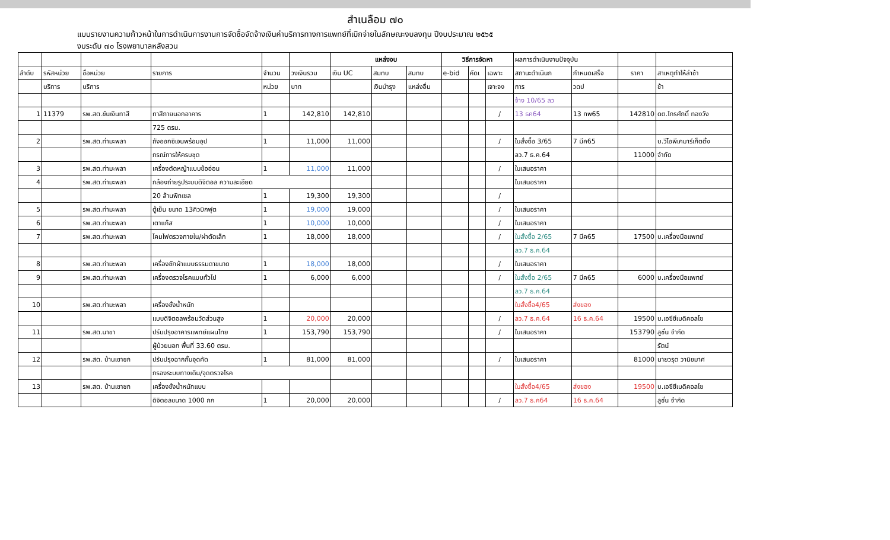สำเนลือม ๗๐
แบบรายงานความก้าวหน้าในการดำเนินการงานการจัดซื้อจัดจ้างเงินค่าบริการทางการแพทย์ที่เบิกจ่ายในลักษณะงบลงทุน ปีงบประมาณ ๒๕๖๕
งบระดับ ๗๐ โรงพยาบาลหลังสวน
| | | | | | | แหล่งงบ | | | วิธีการจัดหา | | | ผลการดำเนินงานปัจจุบัน | | | |
| --- | --- | --- | --- | --- | --- | --- | --- | --- | --- | --- | --- | --- | --- | --- | --- |
| ลำดับ | รหัสหน่วย | ชื่อหน่วย | รายการ | จำนวน | วงเงินรวม | เงิน UC | สมทบ | สมทบ | e-bid | คัดเ | เฉพาะ | สถานะดำเนินก | กำหนดเสร็จ | ราคา | สาเหตุทำให้ล่าช้า |
| | บริการ | บริการ | | หน่วย | บาท | | เงินบำรุง | แหล่งอื่น | | | เจาะจง | การ | วดป | | ช้า |
| | | | | | | | | | | | | จ้าง 10/65 ลว | | | |
| 1 | 11379 | รพ.สต.ขันเงินทาสี | ทาสีภายนอกอาคาร | 1 | 142,810 | 142,810 | | | | | / | 13 ธค64 | 13 กพ65 | 142810 | ดต.ไกรศักดิ์ ทองวัง |
| | | | 725 ตรม. | | | | | | | | | | | | |
| 2 | | รพ.สต.ท่ามะพลา | ถังออกซิเจนพร้อมอุป | 1 | 11,000 | 11,000 | | | | | / | ใบสั่งซื้อ 3/65 | 7 มีค65 | | บ.วีไอพีเคมาร์เก็ตติ้ง |
| | | | กรณ์การให้ครบชุด | | | | | | | | | ลว.7 ธ.ค.64 | | 11000 | จำกัด |
| 3 | | รพ.สต.ท่ามะพลา | เครื่องตัดหญ้าแบบข้ออ่อน | 1 | 11,000 | 11,000 | | | | | / | ใบเสนอราคา | | | |
| 4 | | รพ.สต.ท่ามะพลา | กล้องถ่ายรูประบบดิจิตอล ความละเอียด | | | | | | | | | ใบเสนอราคา | | | |
| | | | 20 ล้านพิกเซล | 1 | 19,300 | 19,300 | | | | | / | | | | |
| 5 | | รพ.สต.ท่ามะพลา | ตู้เย็น ขนาด 13คิวบิกฟุต | 1 | 19,000 | 19,000 | | | | | / | ใบเสนอราคา | | | |
| 6 | | รพ.สต.ท่ามะพลา | เตาแก๊ส | 1 | 10,000 | 10,000 | | | | | / | ใบเสนอราคา | | | |
| 7 | | รพ.สต.ท่ามะพลา | โคมไฟตรวจภายใน/ผ่าตัดเล็ก | 1 | 18,000 | 18,000 | | | | | / | ใบสั่งซื้อ 2/65 | 7 มีค65 | 17500 | บ.เครื่องมือแพทย์ |
| | | | | | | | | | | | | ลว.7 ธ.ค.64 | | | |
| 8 | | รพ.สต.ท่ามะพลา | เครื่องซักผ้าแบบธรรมดาขนาด | 1 | 18,000 | 18,000 | | | | | / | ใบเสนอราคา | | | |
| 9 | | รพ.สต.ท่ามะพลา | เครื่องตรวจโรคแบบทั่วไป | 1 | 6,000 | 6,000 | | | | | / | ใบสั่งซื้อ 2/65 | 7 มีค65 | 6000 | บ.เครื่องมือแพทย์ |
| | | | | | | | | | | | | ลว.7 ธ.ค.64 | | | |
| 10 | | รพ.สต.ท่ามะพลา | เครื่องชั่งน้ำหนัก | | | | | | | | | ใบสั่งซื้อ4/65 | ส่งของ | | |
| | | | แบบดิจิตอลพร้อมวัดส่วนสูง | 1 | 20,000 | 20,000 | | | | | / | ลว.7 ธ.ค.64 | 16 ธ.ค.64 | 19500 | บ.เอซีซีเมดิคอลโซ |
| 11 | | รพ.สต.นาขา | ปรับปรุงอาคารแพทย์แผนไทย | 1 | 153,790 | 153,790 | | | | | / | ใบเสนอราคา | | 153790 | ลูชั่น จำกัด |
| | | | ผู้ป่วยนอก พื้นที่ 33.60 ตรม. | | | | | | | | | | | | รัตน์ |
| 12 | | รพ.สต. บ้านเขาชก | ปรับปรุงฉากกั้นจุดคัด | 1 | 81,000 | 81,000 | | | | | / | ใบเสนอราคา | | 81000 | นายวรุต วานิชมาศ |
| | | | กรองระบบทางเดิน/จุดตรวจโรค | | | | | | | | | | | | |
| 13 | | รพ.สต. บ้านเขาชก | เครื่องชั่งน้ำหนักแบบ | | | | | | | | | ใบสั่งซื้อ4/65 | ส่งของ | 19500 | บ.เอซีซีเมดิคอลโซ |
| | | | ดิจิตอลขนาด 1000 กก | 1 | 20,000 | 20,000 | | | | | / | ลว.7 ธ.ค64 | 16 ธ.ค.64 | | ลูชั่น จำกัด |